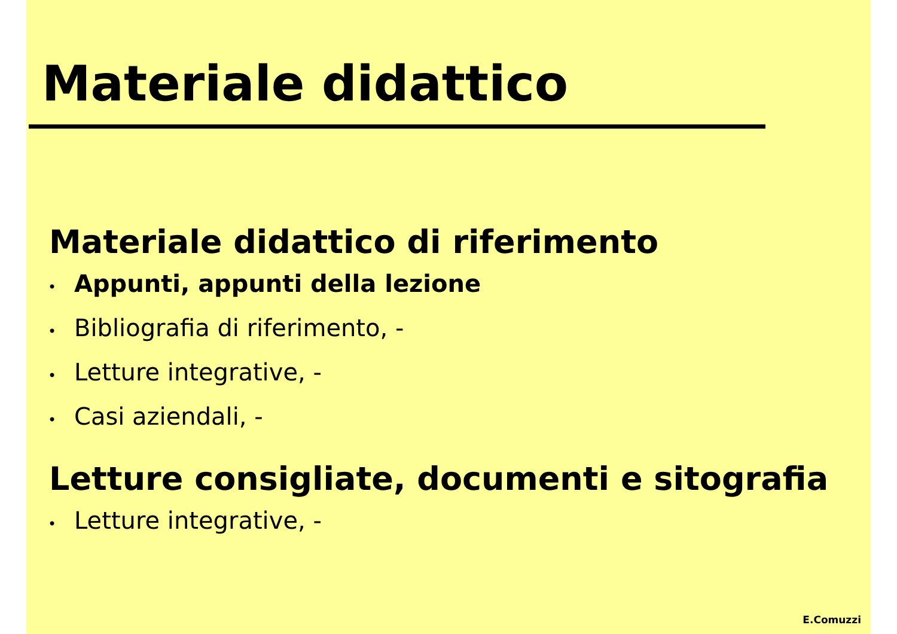Materiale didattico
Materiale didattico di riferimento
• Appunti, appunti della lezione
• Bibliografia di riferimento, -
• Letture integrative, -
• Casi aziendali, -
Letture consigliate, documenti e sitografia
• Letture integrative, -
E.Comuzzi